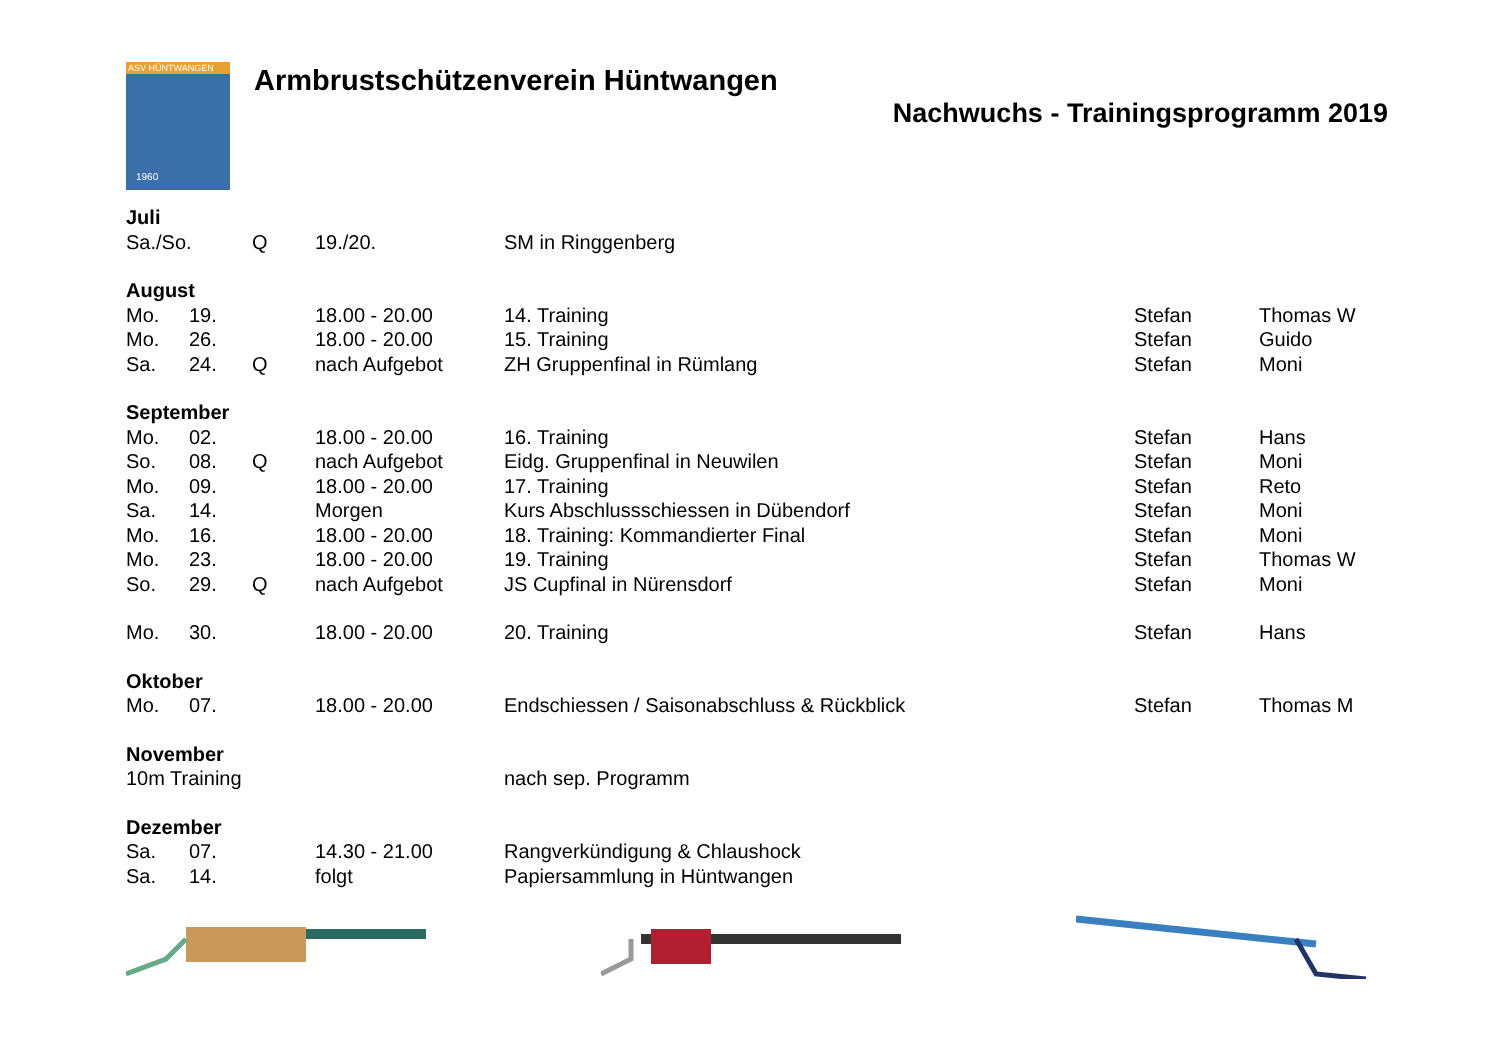ASV HÜNTWANGEN
1960
Armbrustschützenverein Hüntwangen
Nachwuchs - Trainingsprogramm 2019
| Juli | | | | | | |
| Sa./So. | | Q | 19./20. | SM in Ringgenberg | | |
| August | | | | | | |
| Mo. | 19. | | 18.00 - 20.00 | 14. Training | Stefan | Thomas W |
| Mo. | 26. | | 18.00 - 20.00 | 15. Training | Stefan | Guido |
| Sa. | 24. | Q | nach Aufgebot | ZH Gruppenfinal in Rümlang | Stefan | Moni |
| September | | | | | | |
| Mo. | 02. | | 18.00 - 20.00 | 16. Training | Stefan | Hans |
| So. | 08. | Q | nach Aufgebot | Eidg. Gruppenfinal in Neuwilen | Stefan | Moni |
| Mo. | 09. | | 18.00 - 20.00 | 17. Training | Stefan | Reto |
| Sa. | 14. | | Morgen | Kurs Abschlussschiessen in Dübendorf | Stefan | Moni |
| Mo. | 16. | | 18.00 - 20.00 | 18. Training: Kommandierter Final | Stefan | Moni |
| Mo. | 23. | | 18.00 - 20.00 | 19. Training | Stefan | Thomas W |
| So. | 29. | Q | nach Aufgebot | JS Cupfinal in Nürensdorf | Stefan | Moni |
| Mo. | 30. | | 18.00 - 20.00 | 20. Training | Stefan | Hans |
| Oktober | | | | | | |
| Mo. | 07. | | 18.00 - 20.00 | Endschiessen / Saisonabschluss & Rückblick | Stefan | Thomas M |
| November | | | | | | |
| 10m Training | | | | nach sep. Programm | | |
| Dezember | | | | | | |
| Sa. | 07. | | 14.30 - 21.00 | Rangverkündigung & Chlaushock | | |
| Sa. | 14. | | folgt | Papiersammlung in Hüntwangen | | |